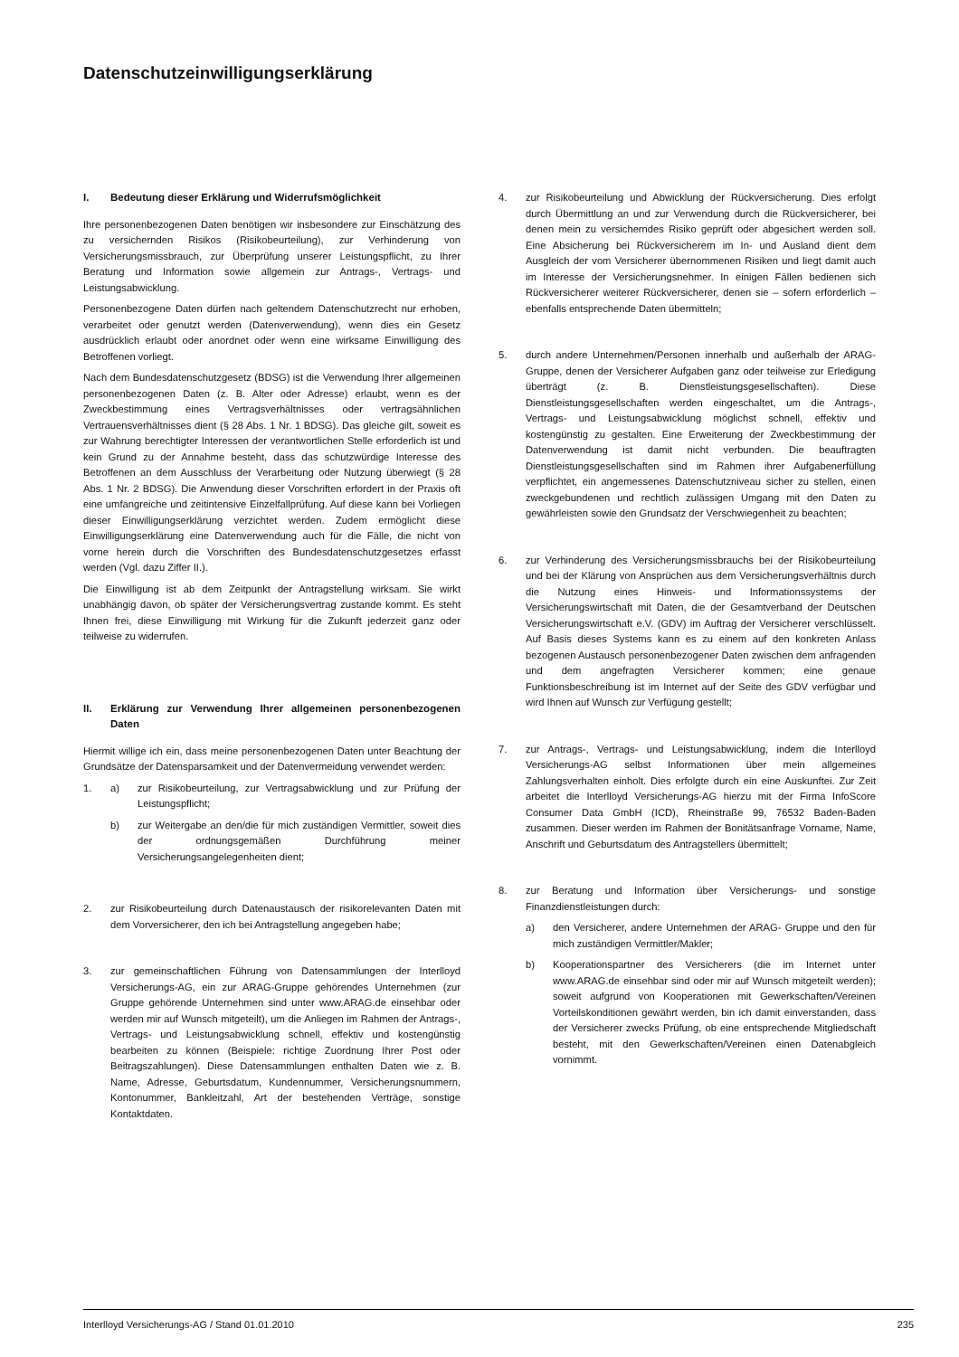Datenschutzeinwilligungserklärung
I. Bedeutung dieser Erklärung und Widerrufsmöglichkeit
Ihre personenbezogenen Daten benötigen wir insbesondere zur Einschätzung des zu versichernden Risikos (Risikobeurteilung), zur Verhinderung von Versicherungsmissbrauch, zur Überprüfung unserer Leistungspflicht, zu Ihrer Beratung und Information sowie allgemein zur Antrags-, Vertrags- und Leistungsabwicklung.
Personenbezogene Daten dürfen nach geltendem Datenschutzrecht nur erhoben, verarbeitet oder genutzt werden (Datenverwendung), wenn dies ein Gesetz ausdrücklich erlaubt oder anordnet oder wenn eine wirksame Einwilligung des Betroffenen vorliegt.
Nach dem Bundesdatenschutzgesetz (BDSG) ist die Verwendung Ihrer allgemeinen personenbezogenen Daten (z. B. Alter oder Adresse) erlaubt, wenn es der Zweckbestimmung eines Vertragsverhältnisses oder vertragsähnlichen Vertrauensverhältnisses dient (§ 28 Abs. 1 Nr. 1 BDSG). Das gleiche gilt, soweit es zur Wahrung berechtigter Interessen der verantwortlichen Stelle erforderlich ist und kein Grund zu der Annahme besteht, dass das schutzwürdige Interesse des Betroffenen an dem Ausschluss der Verarbeitung oder Nutzung überwiegt (§ 28 Abs. 1 Nr. 2 BDSG). Die Anwendung dieser Vorschriften erfordert in der Praxis oft eine umfangreiche und zeitintensive Einzelfallprüfung. Auf diese kann bei Vorliegen dieser Einwilligungserklärung verzichtet werden. Zudem ermöglicht diese Einwilligungserklärung eine Datenverwendung auch für die Fälle, die nicht von vorne herein durch die Vorschriften des Bundesdatenschutzgesetzes erfasst werden (Vgl. dazu Ziffer II.).
Die Einwilligung ist ab dem Zeitpunkt der Antragstellung wirksam. Sie wirkt unabhängig davon, ob später der Versicherungsvertrag zustande kommt. Es steht Ihnen frei, diese Einwilligung mit Wirkung für die Zukunft jederzeit ganz oder teilweise zu widerrufen.
II. Erklärung zur Verwendung Ihrer allgemeinen personenbezogenen Daten
Hiermit willige ich ein, dass meine personenbezogenen Daten unter Beachtung der Grundsätze der Datensparsamkeit und der Datenvermeidung verwendet werden:
1. a) zur Risikobeurteilung, zur Vertragsabwicklung und zur Prüfung der Leistungspflicht;
b) zur Weitergabe an den/die für mich zuständigen Vermittler, soweit dies der ordnungsgemäßen Durchführung meiner Versicherungsangelegenheiten dient;
2. zur Risikobeurteilung durch Datenaustausch der risikorelevanten Daten mit dem Vorversicherer, den ich bei Antragstellung angegeben habe;
3. zur gemeinschaftlichen Führung von Datensammlungen der Interlloyd Versicherungs-AG, ein zur ARAG-Gruppe gehörendes Unternehmen (zur Gruppe gehörende Unternehmen sind unter www.ARAG.de einsehbar oder werden mir auf Wunsch mitgeteilt), um die Anliegen im Rahmen der Antrags-, Vertrags- und Leistungsabwicklung schnell, effektiv und kostengünstig bearbeiten zu können (Beispiele: richtige Zuordnung Ihrer Post oder Beitragszahlungen). Diese Datensammlungen enthalten Daten wie z. B. Name, Adresse, Geburtsdatum, Kundennummer, Versicherungsnummern, Kontonummer, Bankleitzahl, Art der bestehenden Verträge, sonstige Kontaktdaten.
4. zur Risikobeurteilung und Abwicklung der Rückversicherung. Dies erfolgt durch Übermittlung an und zur Verwendung durch die Rückversicherer, bei denen mein zu versicherndes Risiko geprüft oder abgesichert werden soll. Eine Absicherung bei Rückversicherern im In- und Ausland dient dem Ausgleich der vom Versicherer übernommenen Risiken und liegt damit auch im Interesse der Versicherungsnehmer. In einigen Fällen bedienen sich Rückversicherer weiterer Rückversicherer, denen sie – sofern erforderlich – ebenfalls entsprechende Daten übermitteln;
5. durch andere Unternehmen/Personen innerhalb und außerhalb der ARAG-Gruppe, denen der Versicherer Aufgaben ganz oder teilweise zur Erledigung überträgt (z. B. Dienstleistungsgesellschaften). Diese Dienstleistungsgesellschaften werden eingeschaltet, um die Antrags-, Vertrags- und Leistungsabwicklung möglichst schnell, effektiv und kostengünstig zu gestalten. Eine Erweiterung der Zweckbestimmung der Datenverwendung ist damit nicht verbunden. Die beauftragten Dienstleistungsgesellschaften sind im Rahmen ihrer Aufgabenerfüllung verpflichtet, ein angemessenes Datenschutzniveau sicher zu stellen, einen zweckgebundenen und rechtlich zulässigen Umgang mit den Daten zu gewährleisten sowie den Grundsatz der Verschwiegenheit zu beachten;
6. zur Verhinderung des Versicherungsmissbrauchs bei der Risikobeurteilung und bei der Klärung von Ansprüchen aus dem Versicherungsverhältnis durch die Nutzung eines Hinweis- und Informationssystems der Versicherungswirtschaft mit Daten, die der Gesamtverband der Deutschen Versicherungswirtschaft e.V. (GDV) im Auftrag der Versicherer verschlüsselt. Auf Basis dieses Systems kann es zu einem auf den konkreten Anlass bezogenen Austausch personenbezogener Daten zwischen dem anfragenden und dem angefragten Versicherer kommen; eine genaue Funktionsbeschreibung ist im Internet auf der Seite des GDV verfügbar und wird Ihnen auf Wunsch zur Verfügung gestellt;
7. zur Antrags-, Vertrags- und Leistungsabwicklung, indem die Interlloyd Versicherungs-AG selbst Informationen über mein allgemeines Zahlungsverhalten einholt. Dies erfolgte durch ein eine Auskunftei. Zur Zeit arbeitet die Interlloyd Versicherungs-AG hierzu mit der Firma InfoScore Consumer Data GmbH (ICD), Rheinstraße 99, 76532 Baden-Baden zusammen. Dieser werden im Rahmen der Bonitätsanfrage Vorname, Name, Anschrift und Geburtsdatum des Antragstellers übermittelt;
8. zur Beratung und Information über Versicherungs- und sonstige Finanzdienstleistungen durch:
a) den Versicherer, andere Unternehmen der ARAG- Gruppe und den für mich zuständigen Vermittler/Makler;
b) Kooperationspartner des Versicherers (die im Internet unter www.ARAG.de einsehbar sind oder mir auf Wunsch mitgeteilt werden); soweit aufgrund von Kooperationen mit Gewerkschaften/Vereinen Vorteilskonditionen gewährt werden, bin ich damit einverstanden, dass der Versicherer zwecks Prüfung, ob eine entsprechende Mitgliedschaft besteht, mit den Gewerkschaften/Vereinen einen Datenabgleich vornimmt.
Interlloyd Versicherungs-AG / Stand 01.01.2010 235